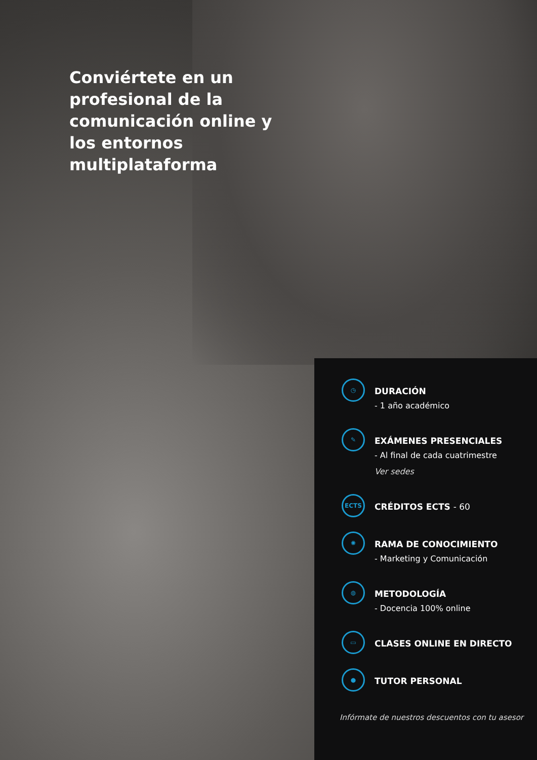Conviértete en un profesional de la comunicación online y los entornos multiplataforma
◷
DURACIÓN
- 1 año académico
✎
EXÁMENES PRESENCIALES
- Al final de cada cuatrimestre
Ver sedes
ECTS
CRÉDITOS ECTS - 60
✺
RAMA DE CONOCIMIENTO
- Marketing y Comunicación
◍
METODOLOGÍA
- Docencia 100% online
▭
CLASES ONLINE EN DIRECTO
●
TUTOR PERSONAL
Infórmate de nuestros descuentos con tu asesor